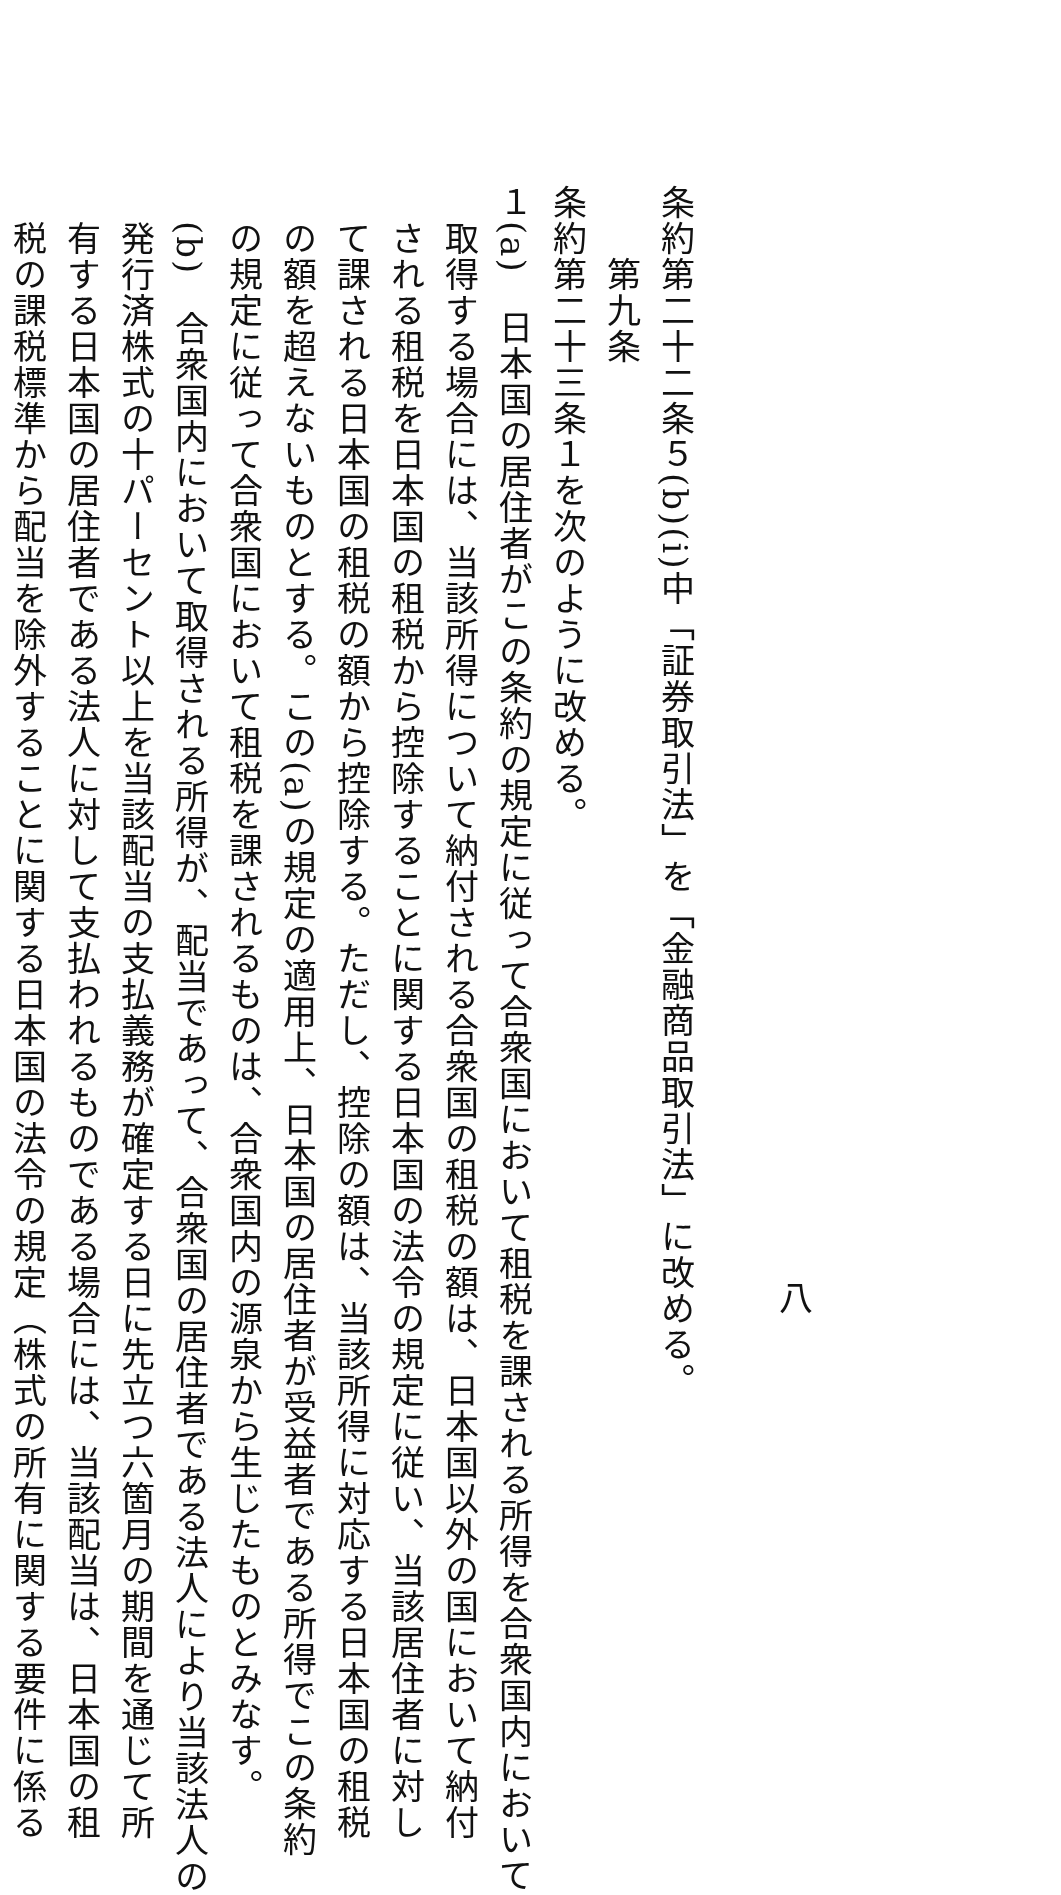八
条約第二十二条５(b)(i)中「証券取引法」を「金融商品取引法」に改める。
第九条
条約第二十三条１を次のように改める。
１(a)　日本国の居住者がこの条約の規定に従って合衆国において租税を課される所得を合衆国内において
取得する場合には、当該所得について納付される合衆国の租税の額は、日本国以外の国において納付
される租税を日本国の租税から控除することに関する日本国の法令の規定に従い、当該居住者に対し
て課される日本国の租税の額から控除する。ただし、控除の額は、当該所得に対応する日本国の租税
の額を超えないものとする。この(a)の規定の適用上、日本国の居住者が受益者である所得でこの条約
の規定に従って合衆国において租税を課されるものは、合衆国内の源泉から生じたものとみなす。
　(b)　合衆国内において取得される所得が、配当であって、合衆国の居住者である法人により当該法人の
発行済株式の十パーセント以上を当該配当の支払義務が確定する日に先立つ六箇月の期間を通じて所
有する日本国の居住者である法人に対して支払われるものである場合には、当該配当は、日本国の租
税の課税標準から配当を除外することに関する日本国の法令の規定（株式の所有に関する要件に係る